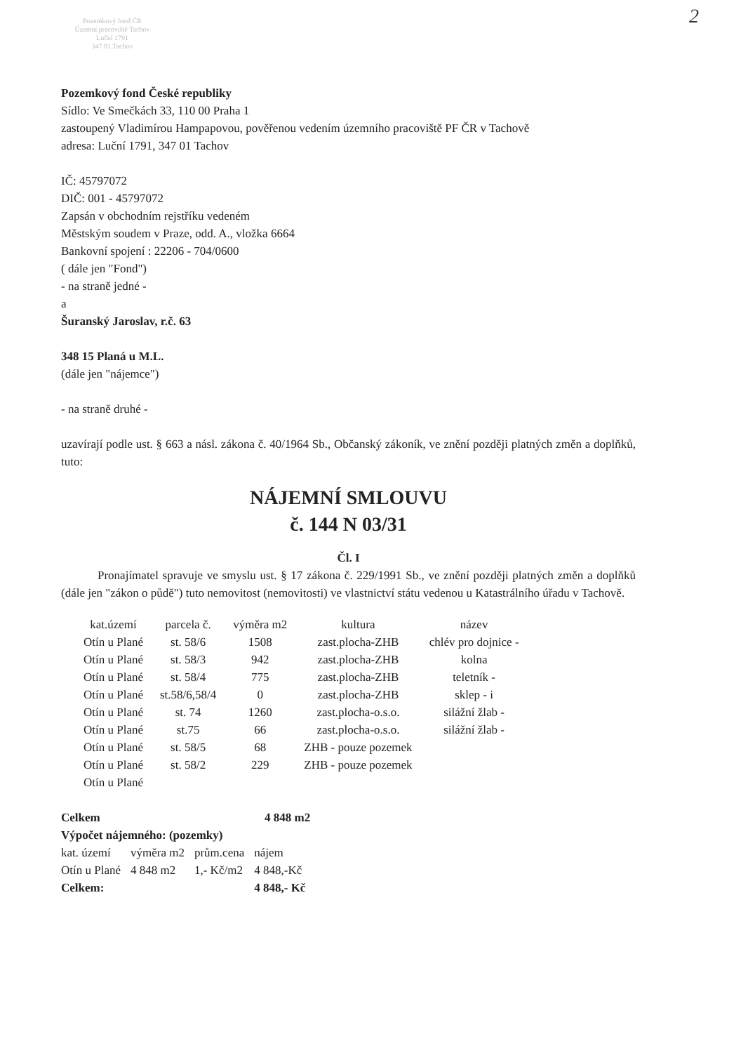Pozemkový fond ČR
Územní pracoviště Tachov
Luční 1791
347 01 Tachov
2
Pozemkový fond České republiky
Sídlo: Ve Smečkách 33, 110 00 Praha 1
zastoupený Vladimírou Hampapovou, pověřenou vedením územního pracoviště PF ČR v Tachově
adresa: Luční 1791, 347 01 Tachov
IČ: 45797072
DIČ: 001 - 45797072
Zapsán v obchodním rejstříku vedeném
Městským soudem v Praze, odd. A., vložka 6664
Bankovní spojení : 22206 - 704/0600
( dále jen "Fond")
- na straně jedné -
a
Šuranský Jaroslav, r.č. 63
348 15 Planá u M.L.
(dále jen "nájemce")
- na straně druhé -
uzavírají podle ust. § 663 a násl. zákona č. 40/1964 Sb., Občanský zákoník, ve znění později platných změn a doplňků, tuto:
NÁJEMNÍ SMLOUVU
č. 144 N 03/31
Čl. I
Pronajímatel spravuje ve smyslu ust. § 17 zákona č. 229/1991 Sb., ve znění později platných změn a doplňků (dále jen "zákon o půdě") tuto nemovitost (nemovitosti) ve vlastnictví státu vedenou u Katastrálního úřadu v Tachově.
| kat.území | parcela č. | výměra m2 | kultura | název |
| --- | --- | --- | --- | --- |
| Otín u Plané | st. 58/6 | 1508 | zast.plocha-ZHB | chlév pro dojnice - |
| Otín u Plané | st. 58/3 | 942 | zast.plocha-ZHB | kolna |
| Otín u Plané | st. 58/4 | 775 | zast.plocha-ZHB | teletník - |
| Otín u Plané | st.58/6,58/4 | 0 | zast.plocha-ZHB | sklep - i |
| Otín u Plané | st. 74 | 1260 | zast.plocha-o.s.o. | silážní žlab - |
| Otín u Plané | st.75 | 66 | zast.plocha-o.s.o. | silážní žlab - |
| Otín u Plané | st. 58/5 | 68 | ZHB - pouze pozemek | |
| Otín u Plané | st. 58/2 | 229 | ZHB - pouze pozemek | |
| Otín u Plané | | | | |
Celkem 4 848 m2
Výpočet nájemného: (pozemky)
| kat. území | výměra m2 | prům.cena | nájem |
| --- | --- | --- | --- |
| Otín u Plané | 4 848 m2 | 1,- Kč/m2 | 4 848,-Kč |
| Celkem: | | | 4 848,- Kč |